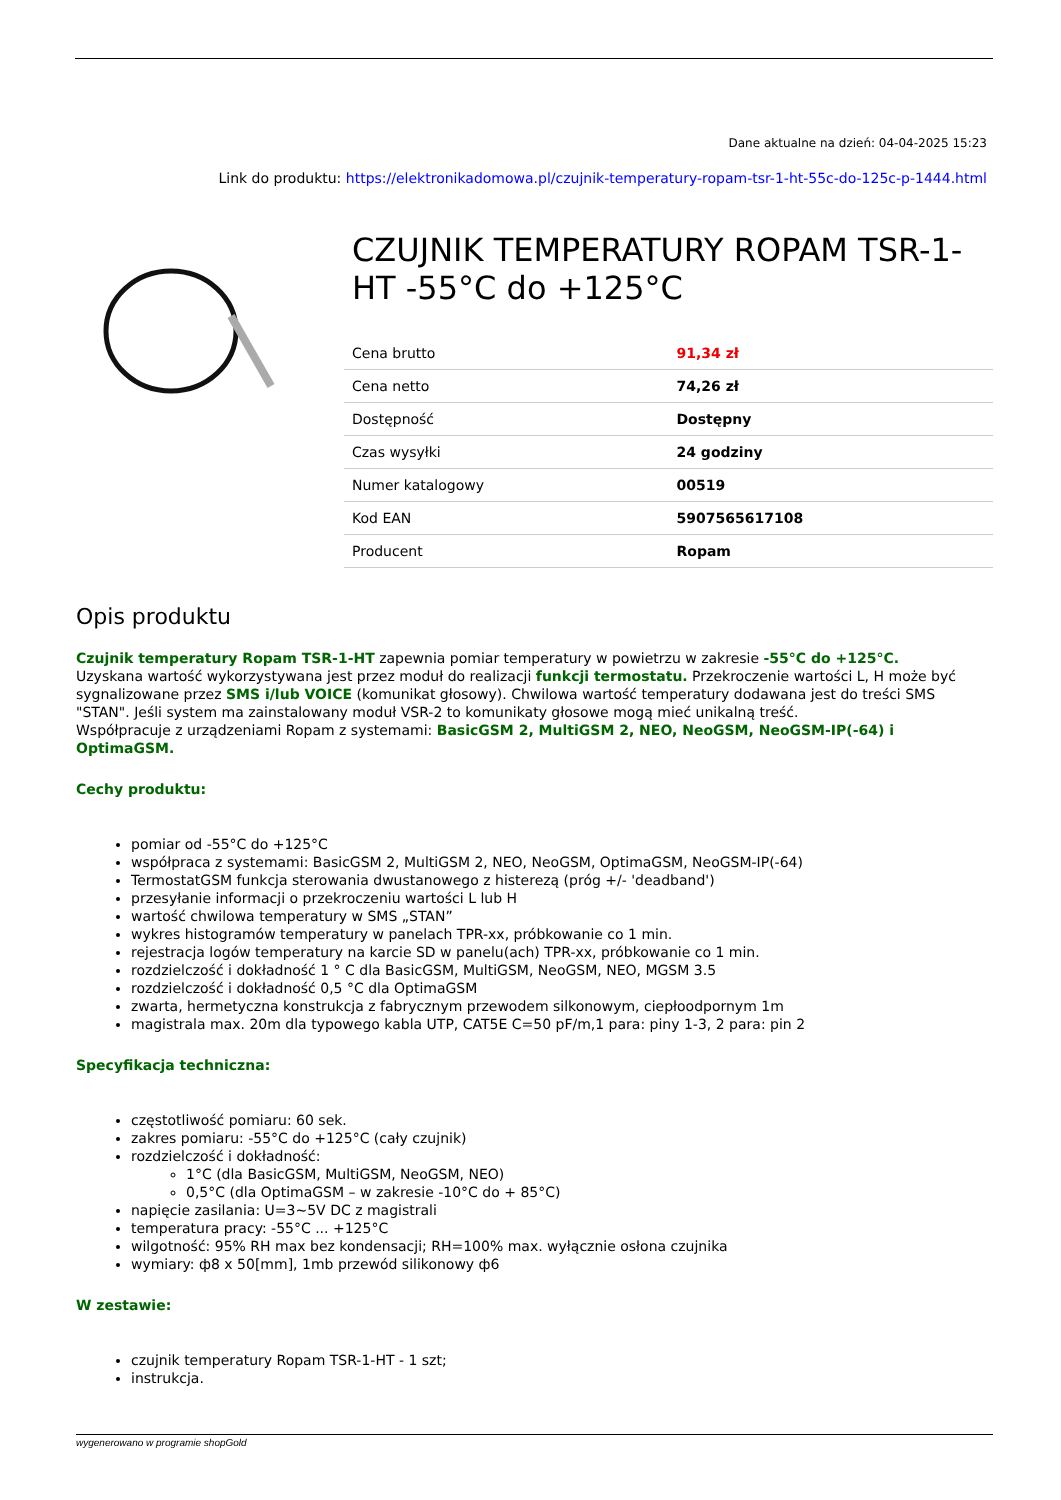Dane aktualne na dzień: 04-04-2025 15:23
Link do produktu: https://elektronikadomowa.pl/czujnik-temperatury-ropam-tsr-1-ht-55c-do-125c-p-1444.html
CZUJNIK TEMPERATURY ROPAM TSR-1-HT -55°C do +125°C
| Cena brutto | 91,34 zł |
| Cena netto | 74,26 zł |
| Dostępność | Dostępny |
| Czas wysyłki | 24 godziny |
| Numer katalogowy | 00519 |
| Kod EAN | 5907565617108 |
| Producent | Ropam |
Opis produktu
Czujnik temperatury Ropam TSR-1-HT zapewnia pomiar temperatury w powietrzu w zakresie -55°C do +125°C.
Uzyskana wartość wykorzystywana jest przez moduł do realizacji funkcji termostatu. Przekroczenie wartości L, H może być sygnalizowane przez SMS i/lub VOICE (komunikat głosowy). Chwilowa wartość temperatury dodawana jest do treści SMS "STAN". Jeśli system ma zainstalowany moduł VSR-2 to komunikaty głosowe mogą mieć unikalną treść.
Współpracuje z urządzeniami Ropam z systemami: BasicGSM 2, MultiGSM 2, NEO, NeoGSM, NeoGSM-IP(-64) i OptimaGSM.
Cechy produktu:
pomiar od -55°C do +125°C
współpraca z systemami: BasicGSM 2, MultiGSM 2, NEO, NeoGSM, OptimaGSM, NeoGSM-IP(-64)
TermostatGSM funkcja sterowania dwustanowego z histerezą (próg +/- 'deadband')
przesyłanie informacji o przekroczeniu wartości L lub H
wartość chwilowa temperatury w SMS „STAN”
wykres histogramów temperatury w panelach TPR-xx, próbkowanie co 1 min.
rejestracja logów temperatury na karcie SD w panelu(ach) TPR-xx, próbkowanie co 1 min.
rozdzielczość i dokładność 1 ° C dla BasicGSM, MultiGSM, NeoGSM, NEO, MGSM 3.5
rozdzielczość i dokładność 0,5 °C dla OptimaGSM
zwarta, hermetyczna konstrukcja z fabrycznym przewodem silkonowym, ciepłoodpornym 1m
magistrala max. 20m dla typowego kabla UTP, CAT5E C=50 pF/m,1 para: piny 1-3, 2 para: pin 2
Specyfikacja techniczna:
częstotliwość pomiaru: 60 sek.
zakres pomiaru: -55°C do +125°C (cały czujnik)
rozdzielczość i dokładność:
1°C (dla BasicGSM, MultiGSM, NeoGSM, NEO)
0,5°C (dla OptimaGSM – w zakresie -10°C do + 85°C)
napięcie zasilania: U=3~5V DC z magistrali
temperatura pracy: -55°C ... +125°C
wilgotność: 95% RH max bez kondensacji; RH=100% max. wyłącznie osłona czujnika
wymiary: ф8 x 50[mm], 1mb przewód silikonowy ф6
W zestawie:
czujnik temperatury Ropam TSR-1-HT - 1 szt;
instrukcja.
wygenerowano w programie shopGold